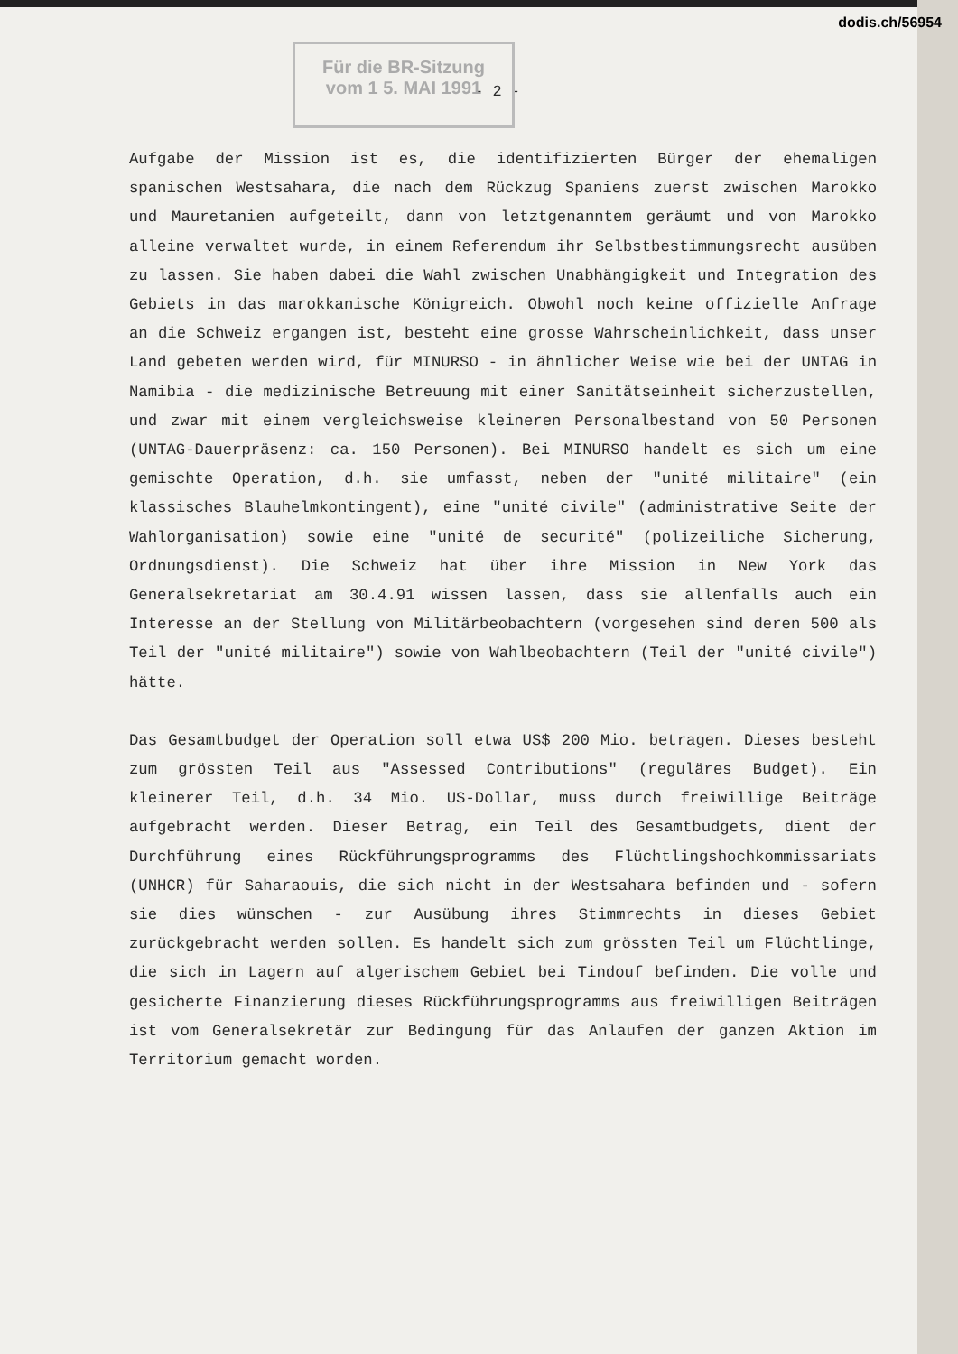dodis.ch/56954
Für die BR-Sitzung
vom 1 5. MAI 1991
- 2 -
Aufgabe der Mission ist es, die identifizierten Bürger der ehemaligen spanischen Westsahara, die nach dem Rückzug Spaniens zuerst zwischen Marokko und Mauretanien aufgeteilt, dann von letztgenanntem geräumt und von Marokko alleine verwaltet wurde, in einem Referendum ihr Selbstbestimmungsrecht ausüben zu lassen. Sie haben dabei die Wahl zwischen Unabhängigkeit und Integration des Gebiets in das marokkanische Königreich. Obwohl noch keine offizielle Anfrage an die Schweiz ergangen ist, besteht eine grosse Wahrscheinlichkeit, dass unser Land gebeten werden wird, für MINURSO - in ähnlicher Weise wie bei der UNTAG in Namibia - die medizinische Betreuung mit einer Sanitätseinheit sicherzustellen, und zwar mit einem vergleichsweise kleineren Personalbestand von 50 Personen (UNTAG-Dauerpräsenz: ca. 150 Personen). Bei MINURSO handelt es sich um eine gemischte Operation, d.h. sie umfasst, neben der "unité militaire" (ein klassisches Blauhelmkontingent), eine "unité civile" (administrative Seite der Wahlorganisation) sowie eine "unité de securité" (polizeiliche Sicherung, Ordnungsdienst). Die Schweiz hat über ihre Mission in New York das Generalsekretariat am 30.4.91 wissen lassen, dass sie allenfalls auch ein Interesse an der Stellung von Militärbeobachtern (vorgesehen sind deren 500 als Teil der "unité militaire") sowie von Wahlbeobachtern (Teil der "unité civile") hätte.
Das Gesamtbudget der Operation soll etwa US$ 200 Mio. betragen. Dieses besteht zum grössten Teil aus "Assessed Contributions" (reguläres Budget). Ein kleinerer Teil, d.h. 34 Mio. US-Dollar, muss durch freiwillige Beiträge aufgebracht werden. Dieser Betrag, ein Teil des Gesamtbudgets, dient der Durchführung eines Rückführungsprogramms des Flüchtlingshochkommissariats (UNHCR) für Saharaouis, die sich nicht in der Westsahara befinden und - sofern sie dies wünschen - zur Ausübung ihres Stimmrechts in dieses Gebiet zurückgebracht werden sollen. Es handelt sich zum grössten Teil um Flüchtlinge, die sich in Lagern auf algerischem Gebiet bei Tindouf befinden. Die volle und gesicherte Finanzierung dieses Rückführungsprogramms aus freiwilligen Beiträgen ist vom Generalsekretär zur Bedingung für das Anlaufen der ganzen Aktion im Territorium gemacht worden.